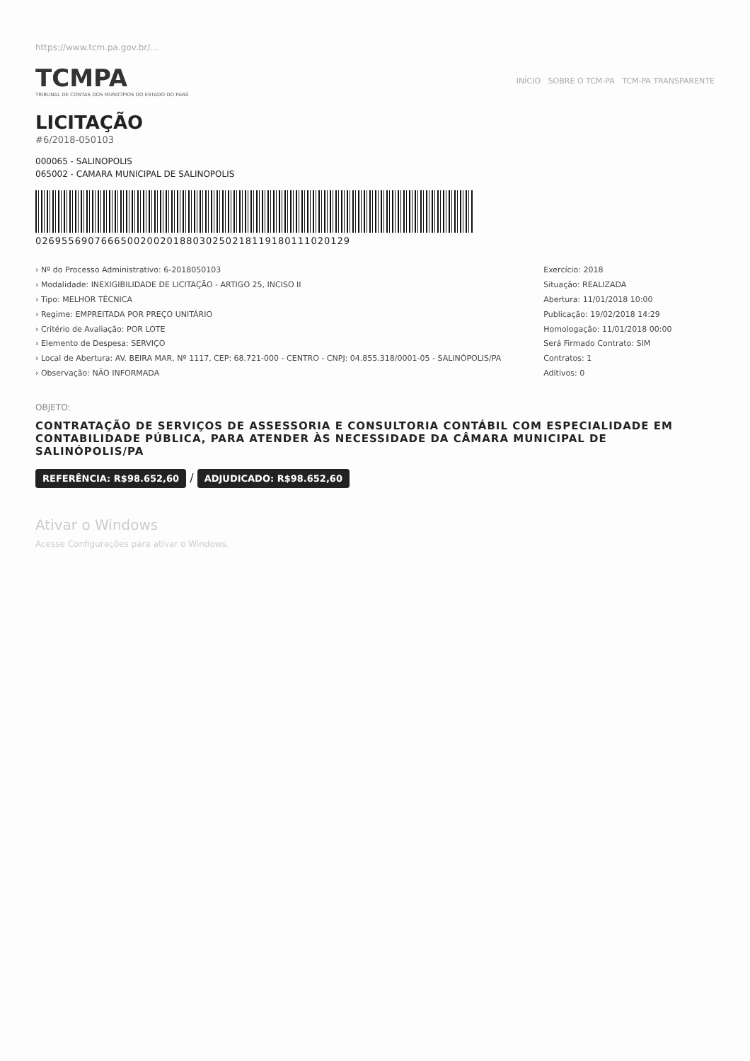https://www.tcm.pa.gov.br/...
TCMPA
TRIBUNAL DE CONTAS DOS MUNICÍPIOS DO ESTADO DO PARÁ
INÍCIO SOBRE O TCM-PA TCM-PA TRANSPARENTE
LICITAÇÃO
#6/2018-050103
000065 - SALINOPOLIS
065002 - CAMARA MUNICIPAL DE SALINOPOLIS
02695569076665002002018803025021811918011102012​9
› Nº do Processo Administrativo: 6-2018050103
› Modalidade: INEXIGIBILIDADE DE LICITAÇÃO - ARTIGO 25, INCISO II
› Tipo: MELHOR TÉCNICA
› Regime: EMPREITADA POR PREÇO UNITÁRIO
› Critério de Avaliação: POR LOTE
› Elemento de Despesa: SERVIÇO
› Local de Abertura: AV. BEIRA MAR, Nº 1117, CEP: 68.721-000 - CENTRO - CNPJ: 04.855.318/0001-05 - SALINÓPOLIS/PA
› Observação: NÃO INFORMADA
Exercício: 2018
Situação: REALIZADA
Abertura: 11/01/2018 10:00
Publicação: 19/02/2018 14:29
Homologação: 11/01/2018 00:00
Será Firmado Contrato: SIM
Contratos: 1
Aditivos: 0
OBJETO:
CONTRATAÇÃO DE SERVIÇOS DE ASSESSORIA E CONSULTORIA CONTÁBIL COM ESPECIALIDADE EM CONTABILIDADE PÚBLICA, PARA ATENDER ÀS NECESSIDADE DA CÂMARA MUNICIPAL DE SALINÓPOLIS/PA
REFERÊNCIA: R$98.652,60 / ADJUDICADO: R$98.652,60
Ativar o Windows
Acesse Configurações para ativar o Windows.